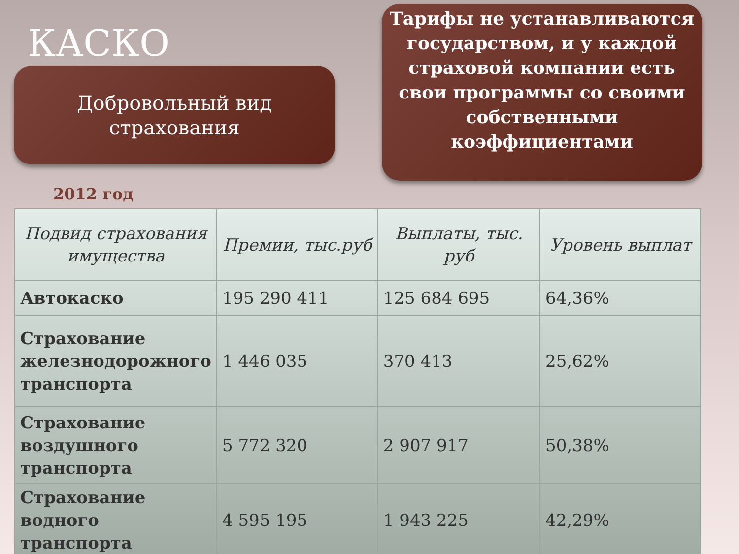КАСКО
Добровольный вид
страхования
Тарифы не устанавливаются государством, и у каждой страховой компании есть свои программы со своими собственными коэффициентами
2012 год
| Подвид страхования имущества | Премии, тыс.руб | Выплаты, тыс. руб | Уровень выплат |
| --- | --- | --- | --- |
| Автокаско | 195 290 411 | 125 684 695 | 64,36% |
| Страхование железнодорожного транспорта | 1 446 035 | 370 413 | 25,62% |
| Страхование воздушного транспорта | 5 772 320 | 2 907 917 | 50,38% |
| Страхование водного транспорта | 4 595 195 | 1 943 225 | 42,29% |